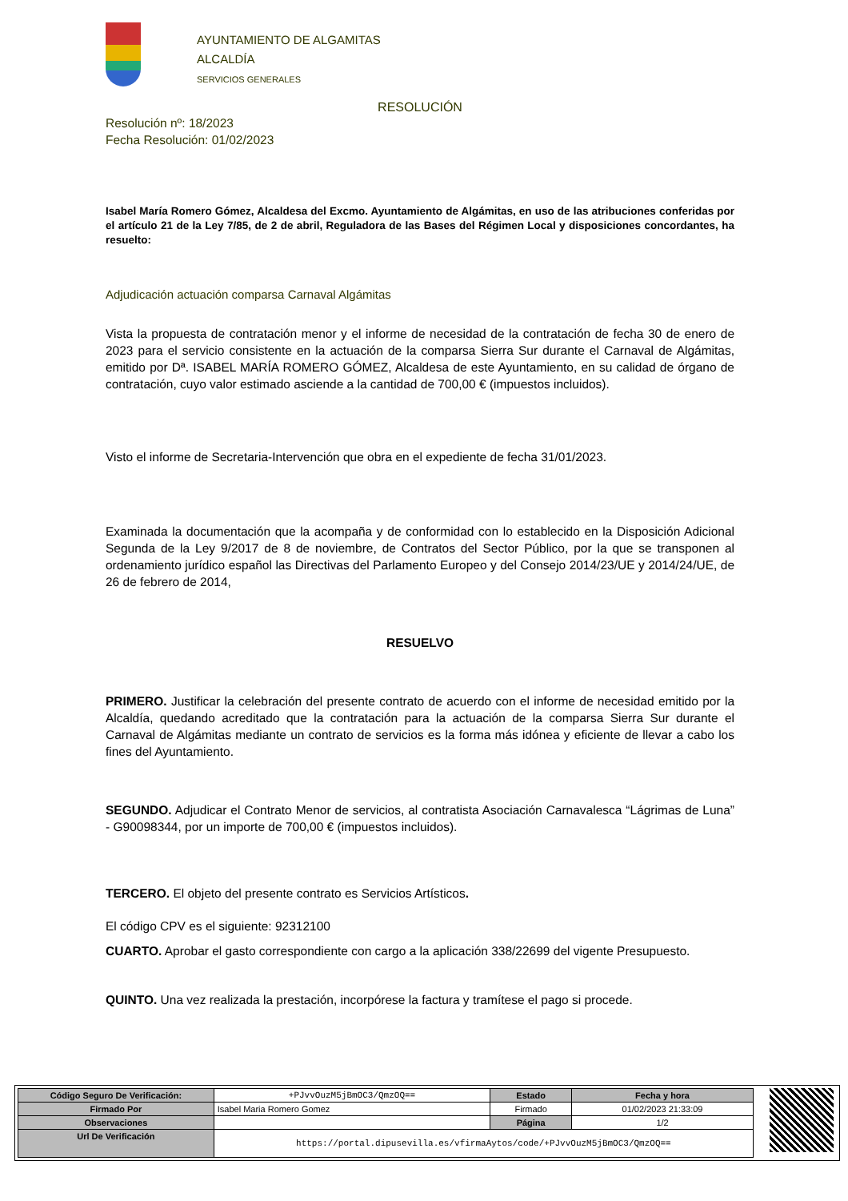AYUNTAMIENTO DE ALGAMITAS
ALCALDÍA
SERVICIOS GENERALES
RESOLUCIÓN
Resolución nº: 18/2023
Fecha Resolución: 01/02/2023
Isabel María Romero Gómez, Alcaldesa del Excmo. Ayuntamiento de Algámitas, en uso de las atribuciones conferidas por el artículo 21 de la Ley 7/85, de 2 de abril, Reguladora de las Bases del Régimen Local y disposiciones concordantes, ha resuelto:
Adjudicación actuación comparsa Carnaval Algámitas
Vista la propuesta de contratación menor y el informe de necesidad de la contratación de fecha 30 de enero de 2023 para el servicio consistente en la actuación de la comparsa Sierra Sur durante el Carnaval de Algámitas, emitido por Dª. ISABEL MARÍA ROMERO GÓMEZ, Alcaldesa de este Ayuntamiento, en su calidad de órgano de contratación, cuyo valor estimado asciende a la cantidad de 700,00 € (impuestos incluidos).
Visto el informe de Secretaria-Intervención que obra en el expediente de fecha 31/01/2023.
Examinada la documentación que la acompaña y de conformidad con lo establecido en la Disposición Adicional Segunda de la Ley 9/2017 de 8 de noviembre, de Contratos del Sector Público, por la que se transponen al ordenamiento jurídico español las Directivas del Parlamento Europeo y del Consejo 2014/23/UE y 2014/24/UE, de 26 de febrero de 2014,
RESUELVO
PRIMERO. Justificar la celebración del presente contrato de acuerdo con el informe de necesidad emitido por la Alcaldía, quedando acreditado que la contratación para la actuación de la comparsa Sierra Sur durante el Carnaval de Algámitas mediante un contrato de servicios es la forma más idónea y eficiente de llevar a cabo los fines del Ayuntamiento.
SEGUNDO. Adjudicar el Contrato Menor de servicios, al contratista Asociación Carnavalesca “Lágrimas de Luna” - G90098344, por un importe de 700,00 € (impuestos incluidos).
TERCERO. El objeto del presente contrato es Servicios Artísticos.
El código CPV es el siguiente: 92312100
CUARTO. Aprobar el gasto correspondiente con cargo a la aplicación 338/22699 del vigente Presupuesto.
QUINTO. Una vez realizada la prestación, incorpórese la factura y tramítese el pago si procede.
| Código Seguro De Verificación: | +PJvvOuzM5jBmOC3/QmzOQ== | Estado | Fecha y hora |
| Firmado Por | Isabel Maria Romero Gomez | Firmado | 01/02/2023 21:33:09 |
| Observaciones | | Página | 1/2 |
| Url De Verificación | https://portal.dipusevilla.es/vfirmaAytos/code/+PJvvOuzM5jBmOC3/QmzOQ== | | |